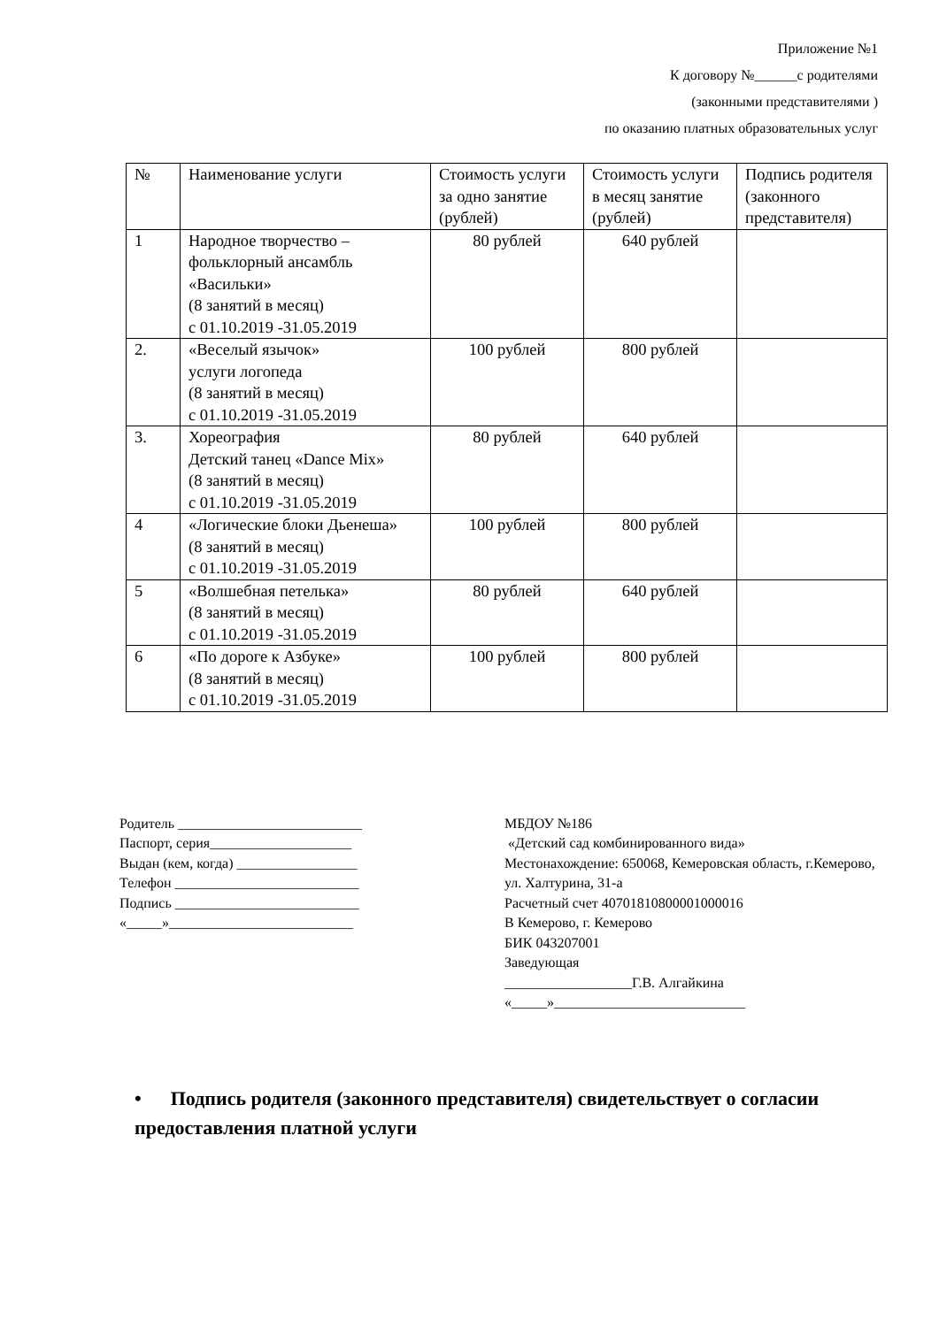Приложение №1
К договору №______с родителями
(законными представителями )
по оказанию платных образовательных услуг
| № | Наименование услуги | Стоимость услуги за одно занятие (рублей) | Стоимость услуги в месяц занятие (рублей) | Подпись родителя (законного представителя) |
| 1 | Народное творчество – фольклорный ансамбль «Васильки» (8 занятий в месяц) с 01.10.2019 -31.05.2019 | 80 рублей | 640 рублей | |
| 2. | «Веселый язычок» услуги логопеда (8 занятий в месяц) с 01.10.2019 -31.05.2019 | 100 рублей | 800 рублей | |
| 3. | Хореография Детский танец «Dance Mix» (8 занятий в месяц) с 01.10.2019 -31.05.2019 | 80 рублей | 640 рублей | |
| 4 | «Логические блоки Дьенеша» (8 занятий в месяц) с 01.10.2019 -31.05.2019 | 100 рублей | 800 рублей | |
| 5 | «Волшебная петелька» (8 занятий в месяц) с 01.10.2019 -31.05.2019 | 80 рублей | 640 рублей | |
| 6 | «По дороге к Азбуке» (8 занятий в месяц) с 01.10.2019 -31.05.2019 | 100 рублей | 800 рублей | |
Родитель __________________________
Паспорт, серия____________________
Выдан (кем, когда) _________________
Телефон __________________________
Подпись __________________________
«_____»__________________________
МБДОУ №186
«Детский сад комбинированного вида»
Местонахождение: 650068, Кемеровская область, г.Кемерово, ул. Халтурина, 31-а
Расчетный счет 40701810800001000016
В Кемерово, г. Кемерово
БИК 043207001
Заведующая
__________________Г.В. Алгайкина
«_____»___________________________
• Подпись родителя (законного представителя) свидетельствует о согласии предоставления платной услуги